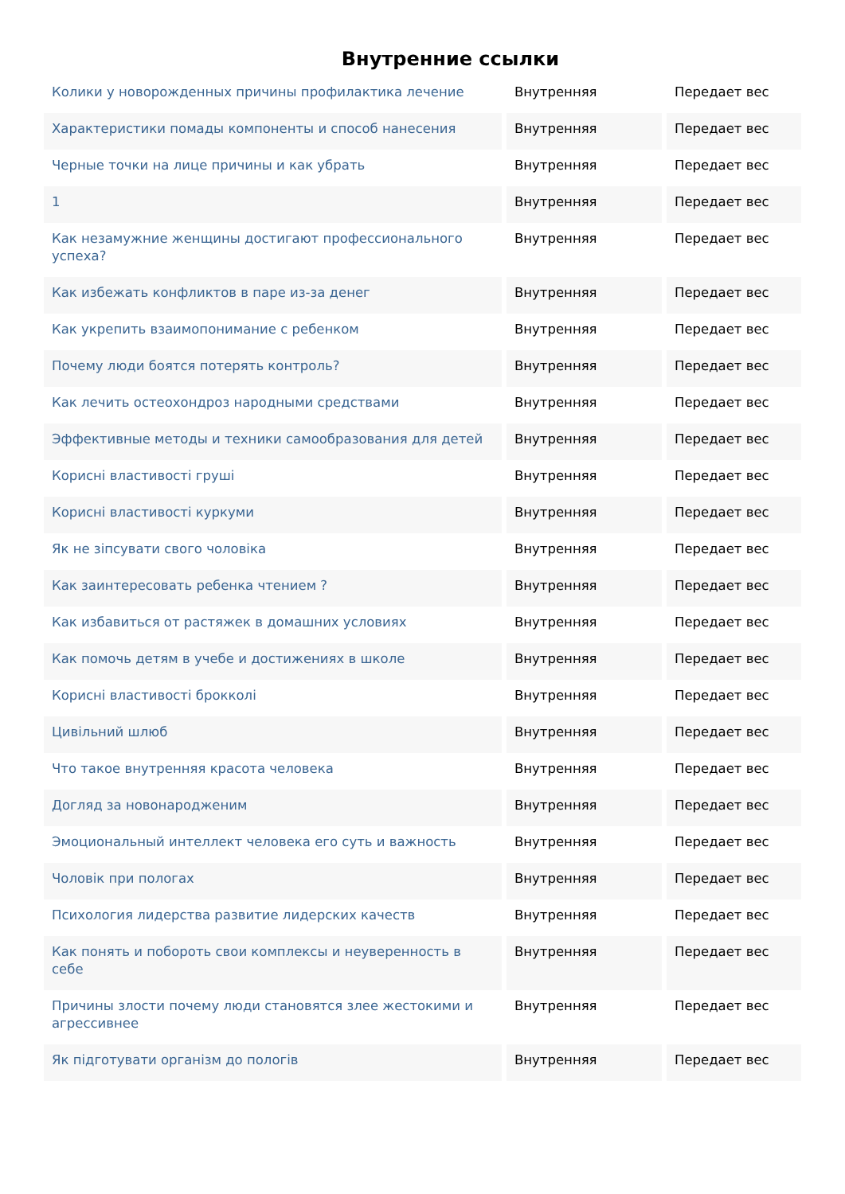Внутренние ссылки
| Колики у новорожденных причины профилактика лечение | Внутренняя | Передает вес |
| Характеристики помады компоненты и способ нанесения | Внутренняя | Передает вес |
| Черные точки на лице причины и как убрать | Внутренняя | Передает вес |
| 1 | Внутренняя | Передает вес |
| Как незамужние женщины достигают профессионального успеха? | Внутренняя | Передает вес |
| Как избежать конфликтов в паре из-за денег | Внутренняя | Передает вес |
| Как укрепить взаимопонимание с ребенком | Внутренняя | Передает вес |
| Почему люди боятся потерять контроль? | Внутренняя | Передает вес |
| Как лечить остеохондроз народными средствами | Внутренняя | Передает вес |
| Эффективные методы и техники самообразования для детей | Внутренняя | Передает вес |
| Корисні властивості груші | Внутренняя | Передает вес |
| Корисні властивості куркуми | Внутренняя | Передает вес |
| Як не зіпсувати свого чоловіка | Внутренняя | Передает вес |
| Как заинтересовать ребенка чтением ? | Внутренняя | Передает вес |
| Как избавиться от растяжек в домашних условиях | Внутренняя | Передает вес |
| Как помочь детям в учебе и достижениях в школе | Внутренняя | Передает вес |
| Корисні властивості брокколі | Внутренняя | Передает вес |
| Цивільний шлюб | Внутренняя | Передает вес |
| Что такое внутренняя красота человека | Внутренняя | Передает вес |
| Догляд за новонародженим | Внутренняя | Передает вес |
| Эмоциональный интеллект человека его суть и важность | Внутренняя | Передает вес |
| Чоловік при пологах | Внутренняя | Передает вес |
| Психология лидерства развитие лидерских качеств | Внутренняя | Передает вес |
| Как понять и побороть свои комплексы и неуверенность в себе | Внутренняя | Передает вес |
| Причины злости почему люди становятся злее жестокими и агрессивнее | Внутренняя | Передает вес |
| Як підготувати організм до пологів | Внутренняя | Передает вес |